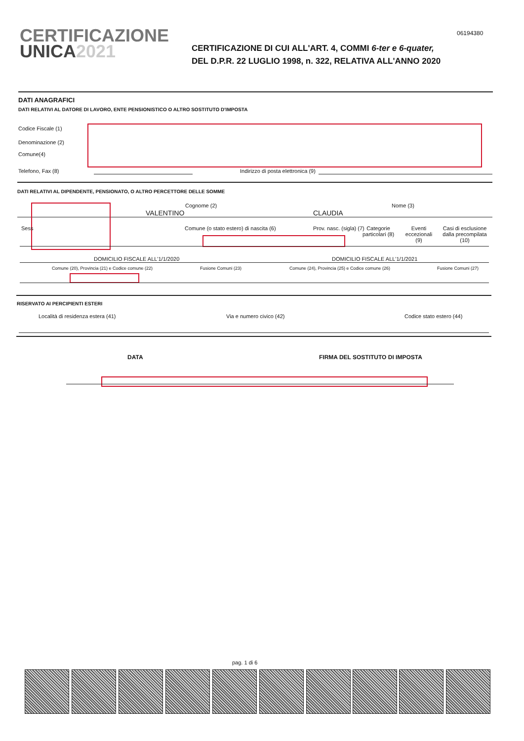CERTIFICAZIONE
UNICA 2021
06194380
CERTIFICAZIONE DI CUI ALL'ART. 4, COMMI 6-ter e 6-quater,
DEL D.P.R. 22 LUGLIO 1998, n. 322, RELATIVA ALL'ANNO 2020
DATI ANAGRAFICI
DATI RELATIVI AL DATORE DI LAVORO, ENTE PENSIONISTICO O ALTRO SOSTITUTO D'IMPOSTA
Codice Fiscale (1)
Denominazione (2)
Comune(4)
Telefono, Fax (8)
Indirizzo di posta elettronica (9)
DATI RELATIVI AL DIPENDENTE, PENSIONATO, O ALTRO PERCETTORE DELLE SOMME
Cognome (2) Nome (3)
VALENTINO CLAUDIA
Sess
Comune (o stato estero) di nascita (6)
Prov. nasc. (sigla) (7)
Categorie particolari (8)
Eventi eccezionali (9)
Casi di esclusione dalla precompilata (10)
DOMICILIO FISCALE ALL'1/1/2020 DOMICILIO FISCALE ALL'1/1/2021
Comune (20), Provincia (21) e Codice comune (22)
Fusione Comuni (23)
Comune (24), Provincia (25) e Codice comune (26)
Fusione Comuni (27)
RISERVATO AI PERCIPIENTI ESTERI
Località di residenza estera (41)
Via e numero civico (42) Codice stato estero (44)
DATA FIRMA DEL SOSTITUTO DI IMPOSTA
pag. 1 di 6